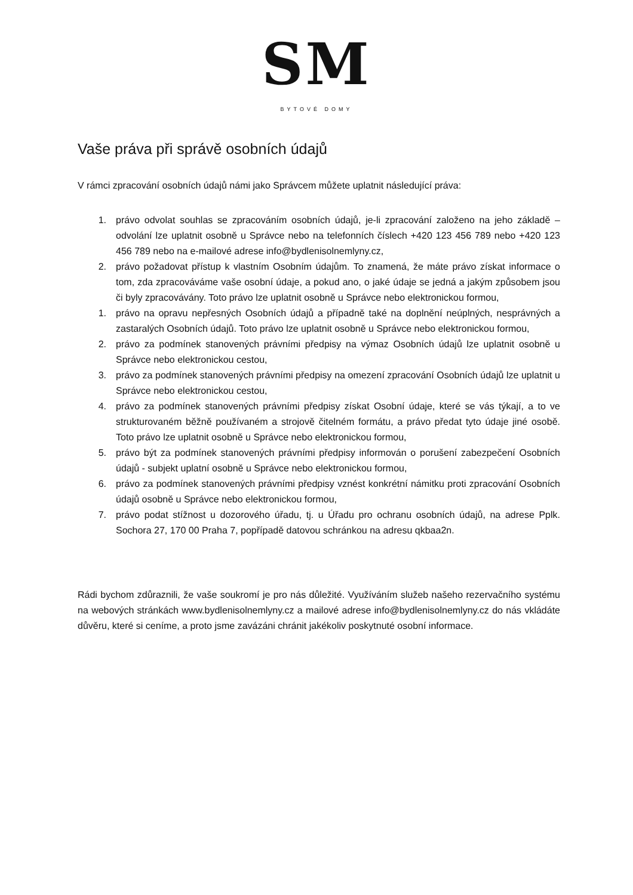SM
BYTOVÉ DOMY
Vaše práva při správě osobních údajů
V rámci zpracování osobních údajů námi jako Správcem můžete uplatnit následující práva:
1. právo odvolat souhlas se zpracováním osobních údajů, je-li zpracování založeno na jeho základě – odvolání lze uplatnit osobně u Správce nebo na telefonních číslech +420 123 456 789 nebo +420 123 456 789 nebo na e-mailové adrese info@bydlenisolnemlyny.cz,
2. právo požadovat přístup k vlastním Osobním údajům. To znamená, že máte právo získat informace o tom, zda zpracováváme vaše osobní údaje, a pokud ano, o jaké údaje se jedná a jakým způsobem jsou či byly zpracovávány. Toto právo lze uplatnit osobně u Správce nebo elektronickou formou,
1. právo na opravu nepřesných Osobních údajů a případně také na doplnění neúplných, nesprávných a zastaralých Osobních údajů. Toto právo lze uplatnit osobně u Správce nebo elektronickou formou,
2. právo za podmínek stanovených právními předpisy na výmaz Osobních údajů lze uplatnit osobně u Správce nebo elektronickou cestou,
3. právo za podmínek stanovených právními předpisy na omezení zpracování Osobních údajů lze uplatnit u Správce nebo elektronickou cestou,
4. právo za podmínek stanovených právními předpisy získat Osobní údaje, které se vás týkají, a to ve strukturovaném běžně používaném a strojově čitelném formátu, a právo předat tyto údaje jiné osobě. Toto právo lze uplatnit osobně u Správce nebo elektronickou formou,
5. právo být za podmínek stanovených právními předpisy informován o porušení zabezpečení Osobních údajů - subjekt uplatní osobně u Správce nebo elektronickou formou,
6. právo za podmínek stanovených právními předpisy vznést konkrétní námitku proti zpracování Osobních údajů osobně u Správce nebo elektronickou formou,
7. právo podat stížnost u dozorového úřadu, tj. u Úřadu pro ochranu osobních údajů, na adrese Pplk. Sochora 27, 170 00 Praha 7, popřípadě datovou schránkou na adresu qkbaa2n.
Rádi bychom zdůraznili, že vaše soukromí je pro nás důležité. Využíváním služeb našeho rezervačního systému na webových stránkách www.bydlenisolnemlyny.cz a mailové adrese info@bydlenisolnemlyny.cz do nás vkládáte důvěru, které si ceníme, a proto jsme zavázáni chránit jakékoliv poskytnuté osobní informace.